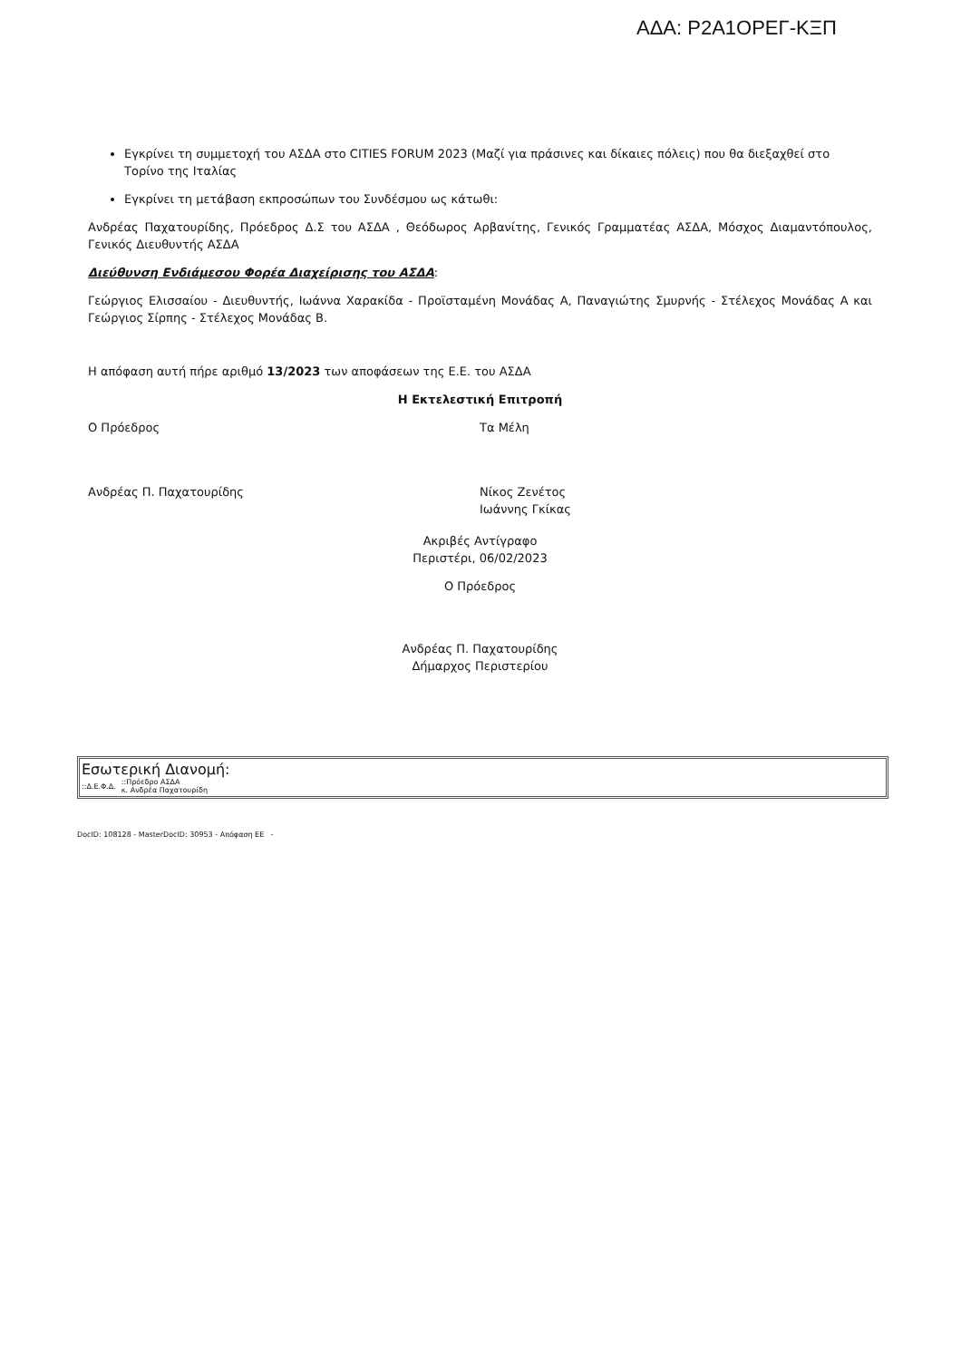ΑΔΑ: Ρ2Α1ΟΡΕΓ-ΚΞΠ
Εγκρίνει τη συμμετοχή του ΑΣΔΑ στο CITIES FORUM 2023 (Μαζί για πράσινες και δίκαιες πόλεις) που θα διεξαχθεί στο Τορίνο της Ιταλίας
Εγκρίνει τη μετάβαση εκπροσώπων του Συνδέσμου ως κάτωθι:
Ανδρέας Παχατουρίδης, Πρόεδρος Δ.Σ του ΑΣΔΑ , Θεόδωρος Αρβανίτης, Γενικός Γραμματέας ΑΣΔΑ, Μόσχος Διαμαντόπουλος, Γενικός Διευθυντής ΑΣΔΑ
Διεύθυνση Ενδιάμεσου Φορέα Διαχείρισης του ΑΣΔΑ:
Γεώργιος Ελισσαίου - Διευθυντής, Ιωάννα Χαρακίδα - Προϊσταμένη Μονάδας Α, Παναγιώτης Σμυρνής - Στέλεχος Μονάδας Α και Γεώργιος Σίρπης - Στέλεχος Μονάδας Β.
Η απόφαση αυτή πήρε αριθμό 13/2023 των αποφάσεων της Ε.Ε. του ΑΣΔΑ
Η Εκτελεστική Επιτροπή
Ο Πρόεδρος Τα Μέλη
Ανδρέας Π. Παχατουρίδης Νίκος Ζενέτος
Ιωάννης Γκίκας
Ακριβές Αντίγραφο
Περιστέρι, 06/02/2023
Ο Πρόεδρος
Ανδρέας Π. Παχατουρίδης
Δήμαρχος Περιστερίου
Εσωτερική Διανομή:
::Δ.Ε.Φ.Δ.::Πρόεδρο ΑΣΔΑ
κ. Ανδρέα Παχατουρίδη
DocID: 108128 - MasterDocID: 30953 - Απόφαση ΕΕ -